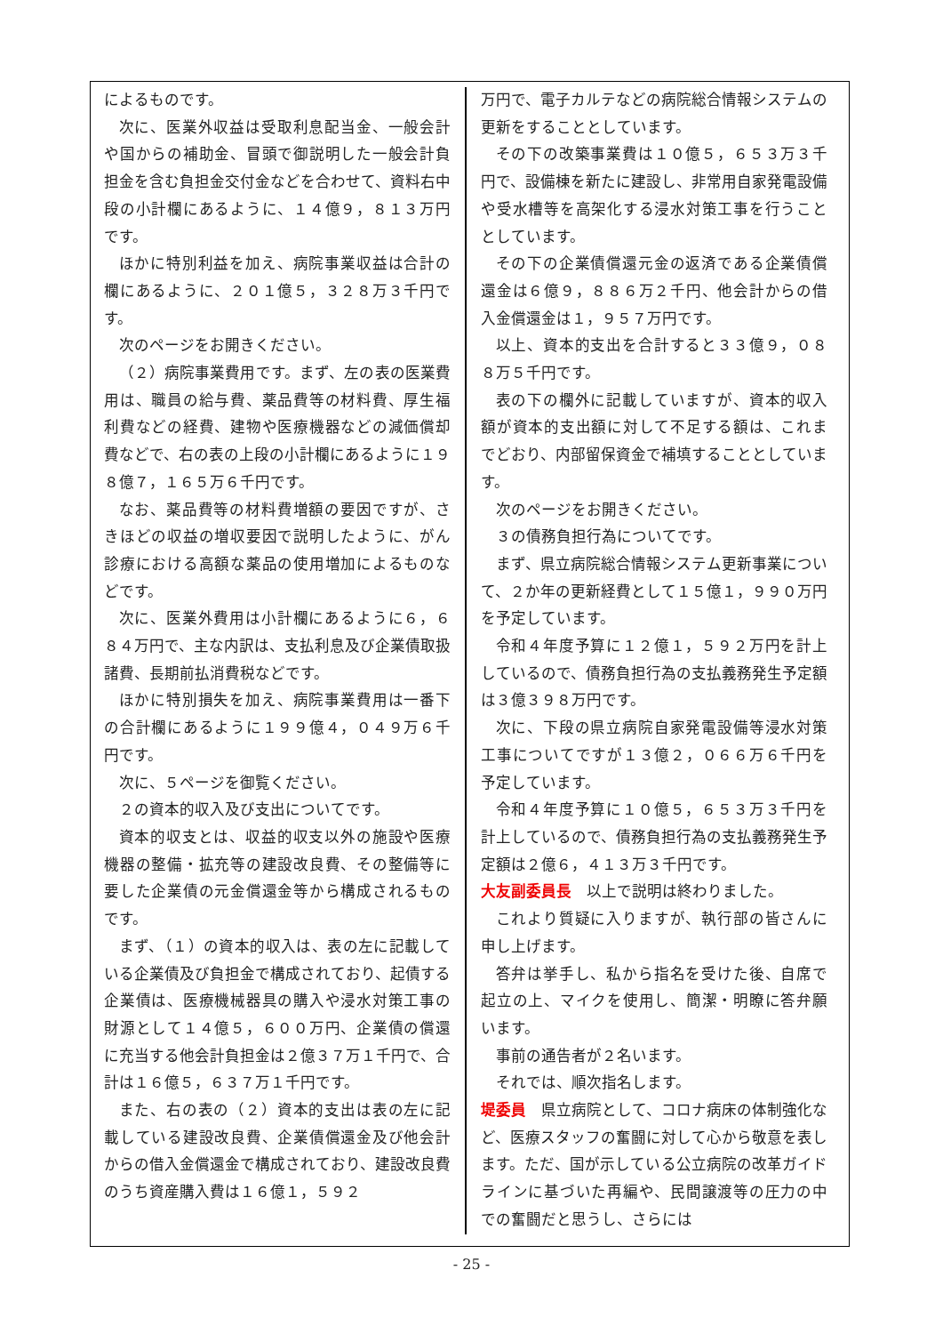によるものです。
次に、医業外収益は受取利息配当金、一般会計や国からの補助金、冒頭で御説明した一般会計負担金を含む負担金交付金などを合わせて、資料右中段の小計欄にあるように、１４億９，８１３万円です。
ほかに特別利益を加え、病院事業収益は合計の欄にあるように、２０１億５，３２８万３千円です。
次のページをお開きください。
（２）病院事業費用です。まず、左の表の医業費用は、職員の給与費、薬品費等の材料費、厚生福利費などの経費、建物や医療機器などの減価償却費などで、右の表の上段の小計欄にあるように１９８億７，１６５万６千円です。
なお、薬品費等の材料費増額の要因ですが、さきほどの収益の増収要因で説明したように、がん診療における高額な薬品の使用増加によるものなどです。
次に、医業外費用は小計欄にあるように６，６８４万円で、主な内訳は、支払利息及び企業債取扱諸費、長期前払消費税などです。
ほかに特別損失を加え、病院事業費用は一番下の合計欄にあるように１９９億４，０４９万６千円です。
次に、５ページを御覧ください。
２の資本的収入及び支出についてです。
資本的収支とは、収益的収支以外の施設や医療機器の整備・拡充等の建設改良費、その整備等に要した企業債の元金償還金等から構成されるものです。
まず、（１）の資本的収入は、表の左に記載している企業債及び負担金で構成されており、起債する企業債は、医療機械器具の購入や浸水対策工事の財源として１４億５，６００万円、企業債の償還に充当する他会計負担金は２億３７万１千円で、合計は１６億５，６３７万１千円です。
また、右の表の（２）資本的支出は表の左に記載している建設改良費、企業債償還金及び他会計からの借入金償還金で構成されており、建設改良費のうち資産購入費は１６億１，５９２
万円で、電子カルテなどの病院総合情報システムの更新をすることとしています。
その下の改築事業費は１０億５，６５３万３千円で、設備棟を新たに建設し、非常用自家発電設備や受水槽等を高架化する浸水対策工事を行うこととしています。
その下の企業債償還元金の返済である企業債償還金は６億９，８８６万２千円、他会計からの借入金償還金は１，９５７万円です。
以上、資本的支出を合計すると３３億９，０８８万５千円です。
表の下の欄外に記載していますが、資本的収入額が資本的支出額に対して不足する額は、これまでどおり、内部留保資金で補填することとしています。
次のページをお開きください。
３の債務負担行為についてです。
まず、県立病院総合情報システム更新事業について、２か年の更新経費として１５億１，９９０万円を予定しています。
令和４年度予算に１２億１，５９２万円を計上しているので、債務負担行為の支払義務発生予定額は３億３９８万円です。
次に、下段の県立病院自家発電設備等浸水対策工事についてですが１３億２，０６６万６千円を予定しています。
令和４年度予算に１０億５，６５３万３千円を計上しているので、債務負担行為の支払義務発生予定額は２億６，４１３万３千円です。
大友副委員長　以上で説明は終わりました。
これより質疑に入りますが、執行部の皆さんに申し上げます。
答弁は挙手し、私から指名を受けた後、自席で起立の上、マイクを使用し、簡潔・明瞭に答弁願います。
事前の通告者が２名います。
それでは、順次指名します。
堤委員　県立病院として、コロナ病床の体制強化など、医療スタッフの奮闘に対して心から敬意を表します。ただ、国が示している公立病院の改革ガイドラインに基づいた再編や、民間譲渡等の圧力の中での奮闘だと思うし、さらには
- 25 -